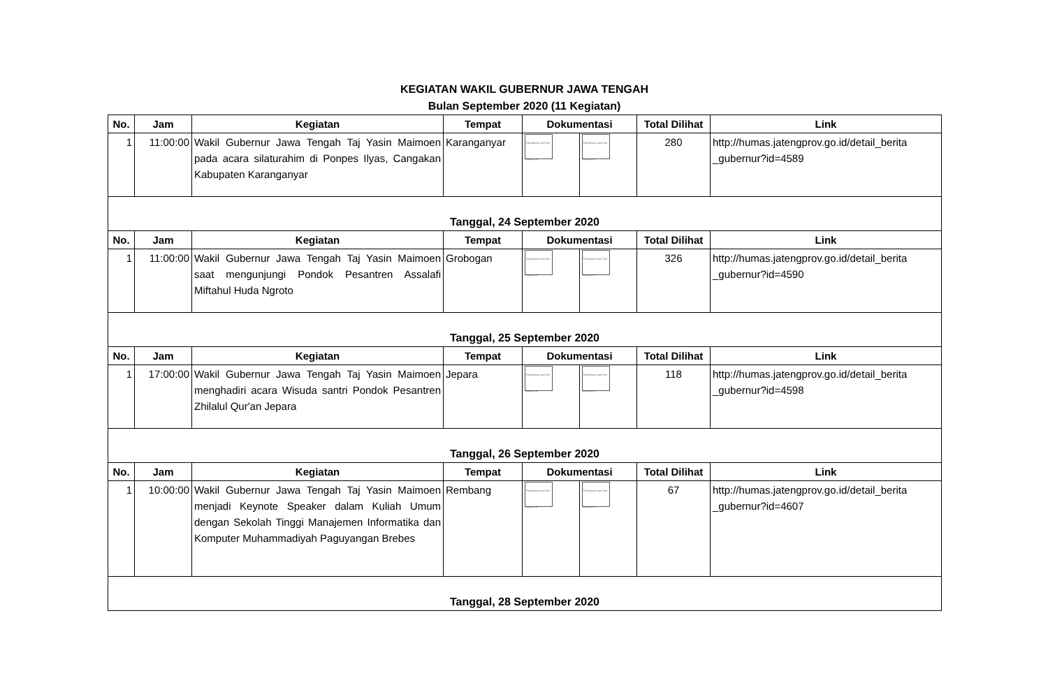KEGIATAN WAKIL GUBERNUR JAWA TENGAH
Bulan September 2020 (11 Kegiatan)
| No. | Jam | Kegiatan | Tempat | Dokumentasi | | Total Dilihat | Link |
| --- | --- | --- | --- | --- | --- | --- | --- |
| 1 | 11:00:00 | Wakil Gubernur Jawa Tengah Taj Yasin Maimoen pada acara silaturahim di Ponpes Ilyas, Cangakan Kabupaten Karanganyar | Karanganyar | The picture can't be displayed. | The picture can't be displayed. | 280 | http://humas.jatengprov.go.id/detail_berita _gubernur?id=4589 |
| Tanggal, 24 September 2020 | | | | | | | |
| No. | Jam | Kegiatan | Tempat | Dokumentasi | | Total Dilihat | Link |
| 1 | 11:00:00 | Wakil Gubernur Jawa Tengah Taj Yasin Maimoen saat mengunjungi Pondok Pesantren Assalafi Miftahul Huda Ngroto | Grobogan | The picture can't be displayed. | The picture can't be displayed. | 326 | http://humas.jatengprov.go.id/detail_berita _gubernur?id=4590 |
| Tanggal, 25 September 2020 | | | | | | | |
| No. | Jam | Kegiatan | Tempat | Dokumentasi | | Total Dilihat | Link |
| 1 | 17:00:00 | Wakil Gubernur Jawa Tengah Taj Yasin Maimoen menghadiri acara Wisuda santri Pondok Pesantren Zhilalul Qur'an Jepara | Jepara | The picture can't be displayed. | The picture can't be displayed. | 118 | http://humas.jatengprov.go.id/detail_berita _gubernur?id=4598 |
| Tanggal, 26 September 2020 | | | | | | | |
| No. | Jam | Kegiatan | Tempat | Dokumentasi | | Total Dilihat | Link |
| 1 | 10:00:00 | Wakil Gubernur Jawa Tengah Taj Yasin Maimoen menjadi Keynote Speaker dalam Kuliah Umum dengan Sekolah Tinggi Manajemen Informatika dan Komputer Muhammadiyah Paguyangan Brebes | Rembang | The picture can't be displayed. | The picture can't be displayed. | 67 | http://humas.jatengprov.go.id/detail_berita _gubernur?id=4607 |
| Tanggal, 28 September 2020 | | | | | | | |